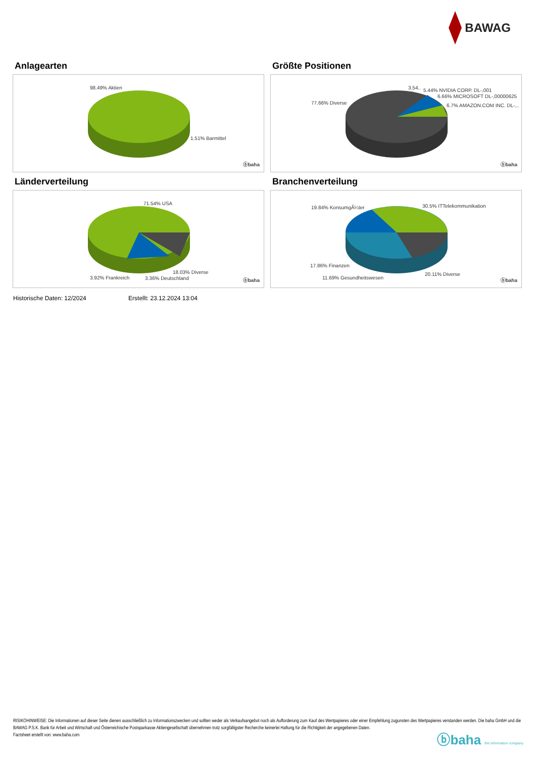BAWAG
Anlagearten
98.49% Aktien
1.51% Barmittel
ⓑbaha
Größte Positionen
77.66% Diverse
3.54.. 5.44% NVIDIA CORP. DL-,001
6.66% MICROSOFT DL-,00000625
6.7% AMAZON.COM INC. DL-,..
ⓑbaha
Länderverteilung
71.54% USA
18.03% Diverse
3.92% Frankreich 3.36% Deutschland ⓑbaha
Branchenverteilung
19.84% KonsumgÃ¼ter 30.5% ITTelekommunikation
17.86% Finanzen
20.11% Diverse
11.69% Gesundheitswesen ⓑbaha
Historische Daten: 12/2024 Erstellt: 23.12.2024 13:04
RISIKOHINWEISE: Die Informationen auf dieser Seite dienen ausschließlich zu Informationszwecken und sollten weder als Verkaufsangebot noch als Aufforderung zum Kauf des Wertpapieres oder einer Empfehlung zugunsten des Wertpapieres verstanden werden. Die baha GmbH und die BAWAG P.S.K. Bank für Arbeit und Wirtschaft und Österreichische Postsparkasse Aktiengesellschaft übernehmen trotz sorgfältigster Recherche keinerlei Haftung für die Richtigkeit der angegebenen Daten.
Factsheet erstellt von: www.baha.com
ⓑbaha the information company